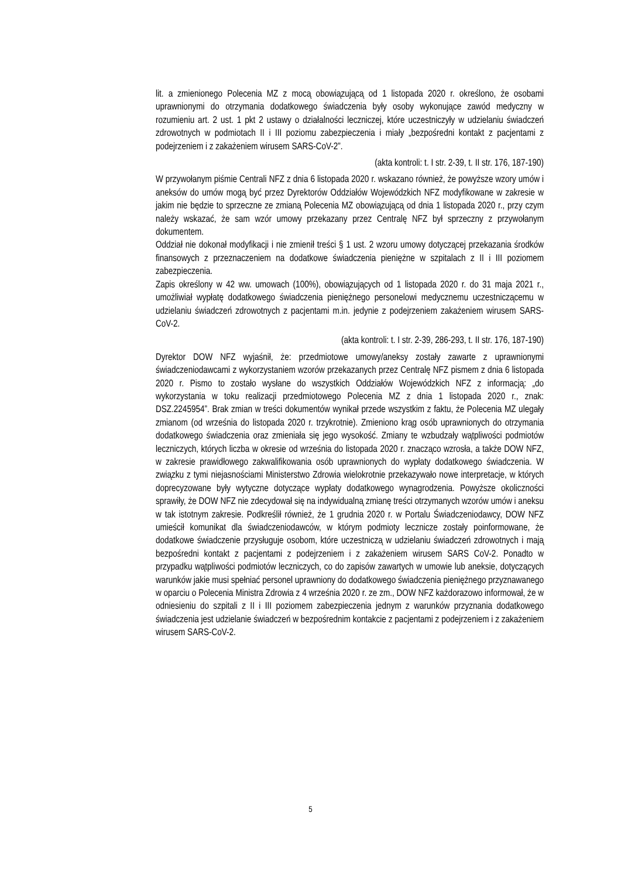lit. a zmienionego Polecenia MZ z mocą obowiązującą od 1 listopada 2020 r. określono, że osobami uprawnionymi do otrzymania dodatkowego świadczenia były osoby wykonujące zawód medyczny w rozumieniu art. 2 ust. 1 pkt 2 ustawy o działalności leczniczej, które uczestniczyły w udzielaniu świadczeń zdrowotnych w podmiotach II i III poziomu zabezpieczenia i miały „bezpośredni kontakt z pacjentami z podejrzeniem i z zakażeniem wirusem SARS-CoV-2”.
(akta kontroli: t. I str. 2-39, t. II str. 176, 187-190)
W przywołanym piśmie Centrali NFZ z dnia 6 listopada 2020 r. wskazano również, że powyższe wzory umów i aneksów do umów mogą być przez Dyrektorów Oddziałów Wojewódzkich NFZ modyfikowane w zakresie w jakim nie będzie to sprzeczne ze zmianą Polecenia MZ obowiązującą od dnia 1 listopada 2020 r., przy czym należy wskazać, że sam wzór umowy przekazany przez Centralę NFZ był sprzeczny z przywołanym dokumentem.
Oddział nie dokonał modyfikacji i nie zmienił treści § 1 ust. 2 wzoru umowy dotyczącej przekazania środków finansowych z przeznaczeniem na dodatkowe świadczenia pieniężne w szpitalach z II i III poziomem zabezpieczenia.
Zapis określony w 42 ww. umowach (100%), obowiązujących od 1 listopada 2020 r. do 31 maja 2021 r., umożliwiał wypłatę dodatkowego świadczenia pieniężnego personelowi medycznemu uczestniczącemu w udzielaniu świadczeń zdrowotnych z pacjentami m.in. jedynie z podejrzeniem zakażeniem wirusem SARS-CoV-2.
(akta kontroli: t. I str. 2-39, 286-293, t. II str. 176, 187-190)
Dyrektor DOW NFZ wyjaśnił, że: przedmiotowe umowy/aneksy zostały zawarte z uprawnionymi świadczeniodawcami z wykorzystaniem wzorów przekazanych przez Centralę NFZ pismem z dnia 6 listopada 2020 r. Pismo to zostało wysłane do wszystkich Oddziałów Wojewódzkich NFZ z informacją: „do wykorzystania w toku realizacji przedmiotowego Polecenia MZ z dnia 1 listopada 2020 r., znak: DSZ.2245954”. Brak zmian w treści dokumentów wynikał przede wszystkim z faktu, że Polecenia MZ ulegały zmianom (od września do listopada 2020 r. trzykrotnie). Zmieniono krąg osób uprawnionych do otrzymania dodatkowego świadczenia oraz zmieniała się jego wysokość. Zmiany te wzbudzały wątpliwości podmiotów leczniczych, których liczba w okresie od września do listopada 2020 r. znacząco wzrosła, a także DOW NFZ, w zakresie prawidłowego zakwalifikowania osób uprawnionych do wypłaty dodatkowego świadczenia. W związku z tymi niejasnościami Ministerstwo Zdrowia wielokrotnie przekazywało nowe interpretacje, w których doprecyzowane były wytyczne dotyczące wypłaty dodatkowego wynagrodzenia. Powyższe okoliczności sprawiły, że DOW NFZ nie zdecydował się na indywidualną zmianę treści otrzymanych wzorów umów i aneksu w tak istotnym zakresie. Podkreślił również, że 1 grudnia 2020 r. w Portalu Świadczeniodawcy, DOW NFZ umieścił komunikat dla świadczeniodawców, w którym podmioty lecznicze zostały poinformowane, że dodatkowe świadczenie przysługuje osobom, które uczestniczą w udzielaniu świadczeń zdrowotnych i mają bezpośredni kontakt z pacjentami z podejrzeniem i z zakażeniem wirusem SARS CoV-2. Ponadto w przypadku wątpliwości podmiotów leczniczych, co do zapisów zawartych w umowie lub aneksie, dotyczących warunków jakie musi spełniać personel uprawniony do dodatkowego świadczenia pieniężnego przyznawanego w oparciu o Polecenia Ministra Zdrowia z 4 września 2020 r. ze zm., DOW NFZ każdorazowo informował, że w odniesieniu do szpitali z II i III poziomem zabezpieczenia jednym z warunków przyznania dodatkowego świadczenia jest udzielanie świadczeń w bezpośrednim kontakcie z pacjentami z podejrzeniem i z zakażeniem wirusem SARS-CoV-2.
5